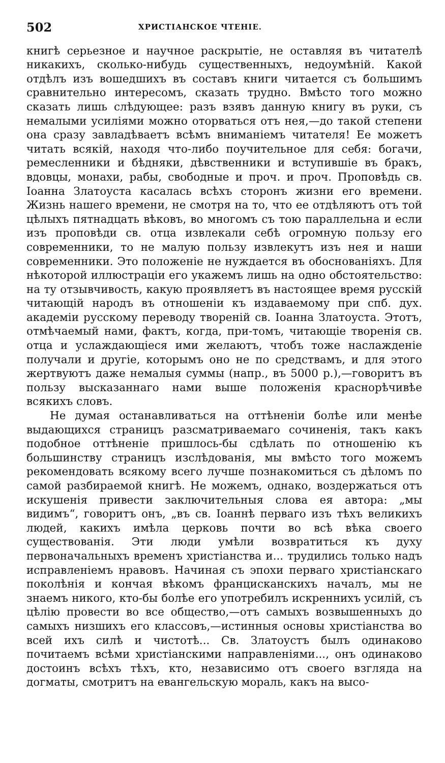502 ХРИСТІАНСКОЕ ЧТЕНІЕ.
книгѣ серьезное и научное раскрытіе, не оставляя въ читателѣ никакихъ, сколько-нибудь существенныхъ, недоумѣній. Какой отдѣлъ изъ вошедшихъ въ составъ книги читается съ большимъ сравнительно интересомъ, сказать трудно. Вмѣсто того можно сказать лишь слѣдующее: разъ взявъ данную книгу въ руки, съ немалыми усиліями можно оторваться отъ нея,—до такой степени она сразу завладѣваетъ всѣмъ вниманіемъ читателя! Ее можетъ читать всякій, находя что-либо поучительное для себя: богачи, ремесленники и бѣдняки, дѣвственники и вступившіе въ бракъ, вдовцы, монахи, рабы, свободные и проч. и проч. Проповѣдь св. Іоанна Златоуста касалась всѣхъ сторонъ жизни его времени. Жизнь нашего времени, не смотря на то, что ее отдѣляютъ отъ той цѣлыхъ пятнадцать вѣковъ, во многомъ съ тою параллельна и если изъ проповѣди св. отца извлекали себѣ огромную пользу его современники, то не малую пользу извлекутъ изъ нея и наши современники. Это положеніе не нуждается въ обоснованіяхъ. Для нѣкоторой иллюстраціи его укажемъ лишь на одно обстоятельство: на ту отзывчивость, какую проявляетъ въ настоящее время руcскій читающій народъ въ отношеніи къ издаваемому при спб. дух. академіи русскому переводу твореній св. Іоанна Златоуста. Этотъ, отмѣчаемый нами, фактъ, когда, при-томъ, читающіе творенія св. отца и услаждающіеся ими желаютъ, чтобъ тоже наслажденіе получали и другіе, которымъ оно не по средствамъ, и для этого жертвуютъ даже немалыя суммы (напр., въ 5000 р.),—говоритъ въ пользу высказаннаго нами выше положенія краснорѣчивѣе всякихъ словъ.
Не думая останавливаться на оттѣненіи болѣе или менѣе выдающихся страницъ разсматриваемаго сочиненія, такъ какъ подобное оттѣненіе пришлось-бы сдѣлать по отношенію къ большинству страницъ изслѣдованія, мы вмѣсто того можемъ рекомендовать всякому всего лучше познакомиться съ дѣломъ по самой разбираемой книгѣ. Не можемъ, однако, воздержаться отъ искушенія привести заключительныя слова ея автора: „мы видимъ“, говоритъ онъ, „въ св. Іоаннѣ перваго изъ тѣхъ великихъ людей, какихъ имѣла церковь почти во всѣ вѣка своего существованія. Эти люди умѣли возвратиться къ духу первоначальныхъ временъ христіанства и... трудились только надъ исправленіемъ нравовъ. Начиная съ эпохи перваго христіанскаго поколѣнія и кончая вѣкомъ францисканскихъ началъ, мы не знаемъ никого, кто-бы болѣе его употребилъ искреннихъ усилій, съ цѣлію провести во все общество,—отъ самыхъ возвышенныхъ до самыхъ низшихъ его классовъ,—истинныя основы христіанства во всей ихъ силѣ и чистотѣ... Св. Златоустъ былъ одинаково почитаемъ всѣми христіанскими направленіями..., онъ одинаково достоинъ всѣхъ тѣхъ, кто, независимо отъ своего взгляда на догматы, смотритъ на евангельскую мораль, какъ на высо-